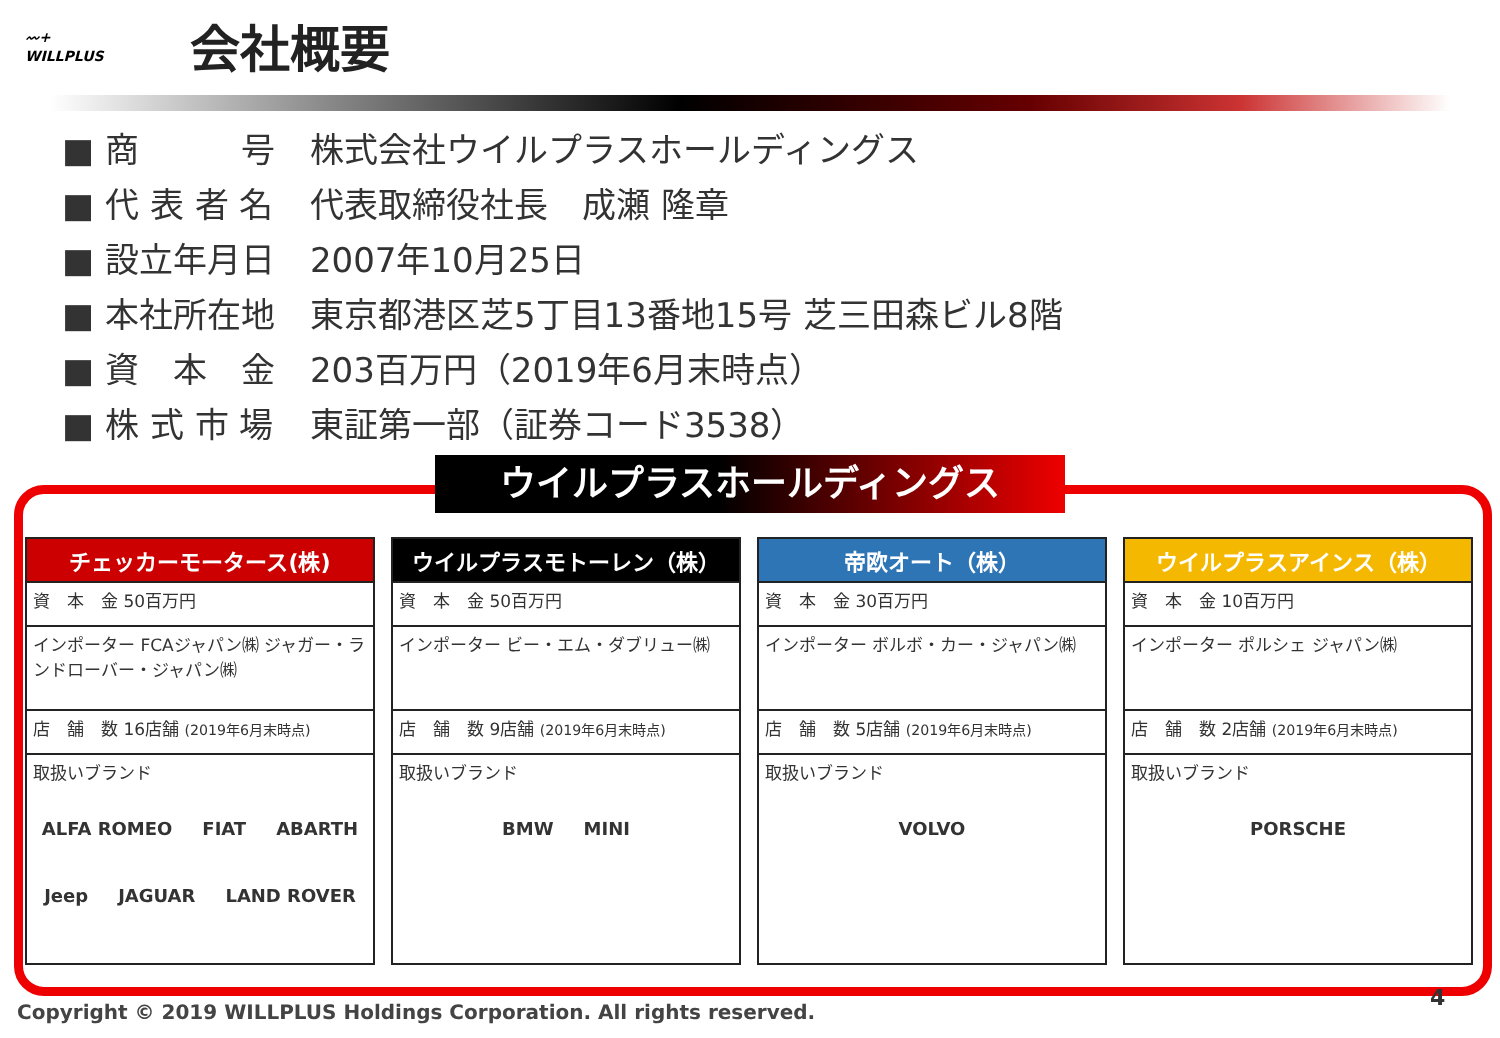〰+
WILLPLUS
会社概要
■ 商　　　号 株式会社ウイルプラスホールディングス
■ 代 表 者 名 代表取締役社長　成瀬 隆章
■ 設立年月日 2007年10月25日
■ 本社所在地 東京都港区芝5丁目13番地15号 芝三田森ビル8階
■ 資　本　金 203百万円（2019年6月末時点）
■ 株 式 市 場 東証第一部（証券コード3538）
ウイルプラスホールディングス
| チェッカーモータース(株) |
| --- |
| 資 本 金 50百万円 |
| インポーター FCAジャパン㈱ ジャガー・ランドローバー・ジャパン㈱ |
| 店 舗 数 16店舗 (2019年6月末時点) |
| 取扱いブランド ALFA ROMEO FIAT ABARTH Jeep JAGUAR LAND ROVER |
| ウイルプラスモトーレン（株） |
| --- |
| 資 本 金 50百万円 |
| インポーター ビー・エム・ダブリュー㈱ |
| 店 舗 数 9店舗 (2019年6月末時点) |
| 取扱いブランド BMW MINI |
| 帝欧オート（株） |
| --- |
| 資 本 金 30百万円 |
| インポーター ボルボ・カー・ジャパン㈱ |
| 店 舗 数 5店舗 (2019年6月末時点) |
| 取扱いブランド VOLVO |
| ウイルプラスアインス（株） |
| --- |
| 資 本 金 10百万円 |
| インポーター ポルシェ ジャパン㈱ |
| 店 舗 数 2店舗 (2019年6月末時点) |
| 取扱いブランド PORSCHE |
Copyright © 2019 WILLPLUS Holdings Corporation. All rights reserved.
4